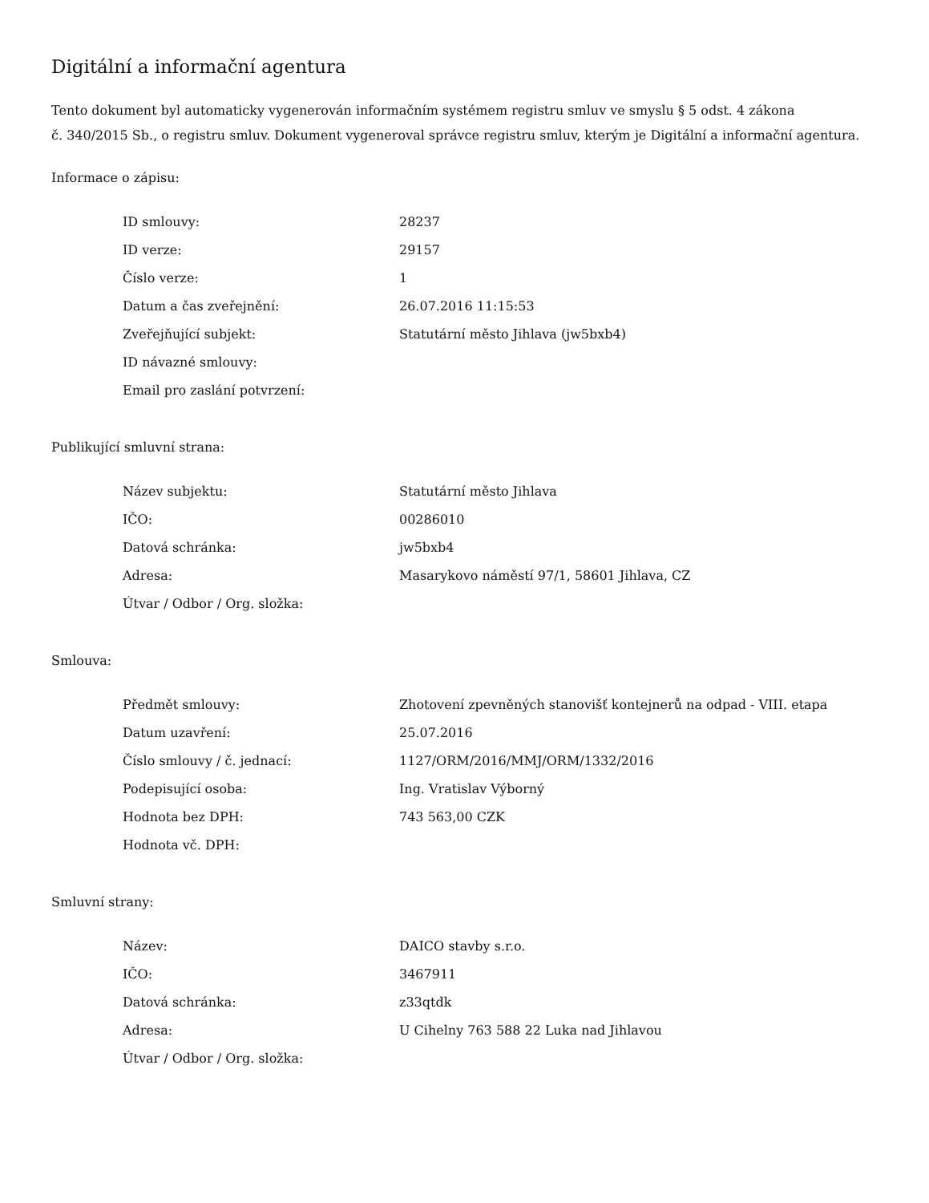Digitální a informační agentura
Tento dokument byl automaticky vygenerován informačním systémem registru smluv ve smyslu § 5 odst. 4 zákona
č. 340/2015 Sb., o registru smluv. Dokument vygeneroval správce registru smluv, kterým je Digitální a informační agentura.
Informace o zápisu:
| ID smlouvy: | 28237 |
| ID verze: | 29157 |
| Číslo verze: | 1 |
| Datum a čas zveřejnění: | 26.07.2016 11:15:53 |
| Zveřejňující subjekt: | Statutární město Jihlava (jw5bxb4) |
| ID návazné smlouvy: | |
| Email pro zaslání potvrzení: | |
Publikující smluvní strana:
| Název subjektu: | Statutární město Jihlava |
| IČO: | 00286010 |
| Datová schránka: | jw5bxb4 |
| Adresa: | Masarykovo náměstí 97/1, 58601 Jihlava, CZ |
| Útvar / Odbor / Org. složka: | |
Smlouva:
| Předmět smlouvy: | Zhotovení zpevněných stanovišť kontejnerů na odpad - VIII. etapa |
| Datum uzavření: | 25.07.2016 |
| Číslo smlouvy / č. jednací: | 1127/ORM/2016/MMJ/ORM/1332/2016 |
| Podepisující osoba: | Ing. Vratislav Výborný |
| Hodnota bez DPH: | 743 563,00 CZK |
| Hodnota vč. DPH: | |
Smluvní strany:
| Název: | DAICO stavby s.r.o. |
| IČO: | 3467911 |
| Datová schránka: | z33qtdk |
| Adresa: | U Cihelny 763 588 22 Luka nad Jihlavou |
| Útvar / Odbor / Org. složka: | |